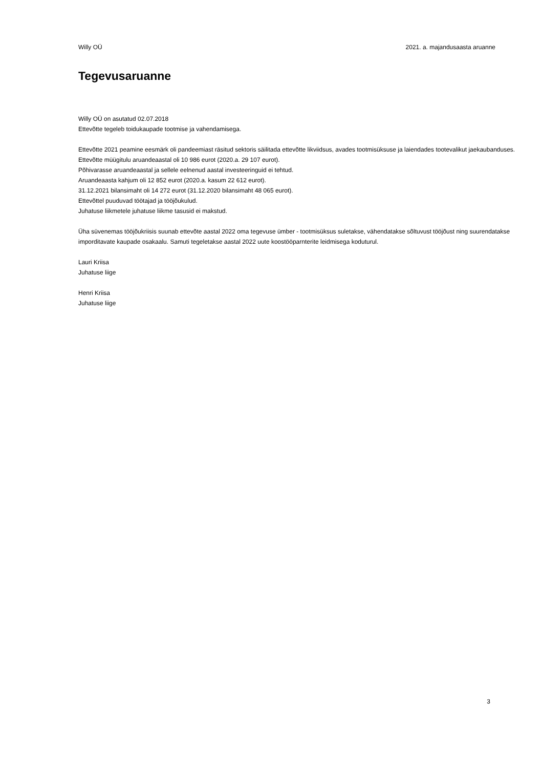Willy OÜ 2021. a. majandusaasta aruanne
Tegevusaruanne
Willy OÜ on asutatud 02.07.2018
Ettevõtte tegeleb toidukaupade tootmise ja vahendamisega.
Ettevõtte 2021 peamine eesmärk oli pandeemiast räsitud sektoris säilitada ettevõtte likviidsus, avades tootmisüksuse ja laiendades tootevalikut jaekaubanduses.
Ettevõtte müügitulu aruandeaastal oli 10 986 eurot (2020.a. 29 107 eurot).
Põhivarasse aruandeaastal ja sellele eelnenud aastal investeeringuid ei tehtud.
Aruandeaasta kahjum oli 12 852 eurot (2020.a. kasum 22 612 eurot).
31.12.2021 bilansimaht oli 14 272 eurot (31.12.2020 bilansimaht 48 065 eurot).
Ettevõttel puuduvad töötajad ja tööjõukulud.
Juhatuse liikmetele juhatuse liikme tasusid ei makstud.
Üha süvenemas tööjõukriisis suunab ettevõte aastal 2022 oma tegevuse ümber - tootmisüksus suletakse, vähendatakse sõltuvust tööjõust ning suurendatakse imporditavate kaupade osakaalu. Samuti tegeletakse aastal 2022 uute koostööparnterite leidmisega koduturul.
Lauri Kriisa
Juhatuse liige
Henri Kriisa
Juhatuse liige
3